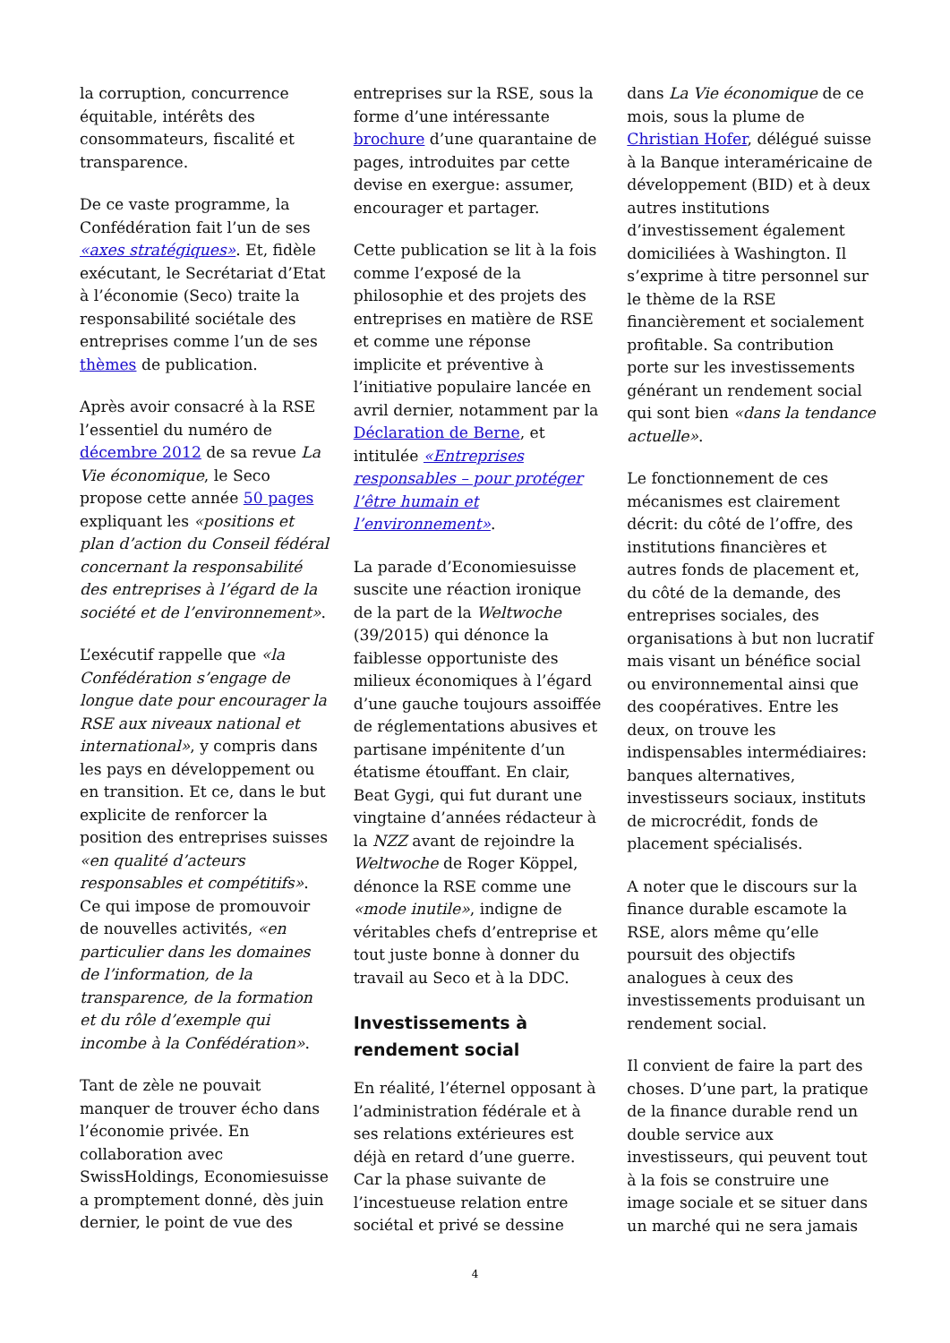la corruption, concurrence équitable, intérêts des consommateurs, fiscalité et transparence.
De ce vaste programme, la Confédération fait l’un de ses «axes stratégiques». Et, fidèle exécutant, le Secrétariat d’Etat à l’économie (Seco) traite la responsabilité sociétale des entreprises comme l’un de ses thèmes de publication.
Après avoir consacré à la RSE l’essentiel du numéro de décembre 2012 de sa revue La Vie économique, le Seco propose cette année 50 pages expliquant les «positions et plan d’action du Conseil fédéral concernant la responsabilité des entreprises à l’égard de la société et de l’environnement».
L’exécutif rappelle que «la Confédération s’engage de longue date pour encourager la RSE aux niveaux national et international», y compris dans les pays en développement ou en transition. Et ce, dans le but explicite de renforcer la position des entreprises suisses «en qualité d’acteurs responsables et compétitifs». Ce qui impose de promouvoir de nouvelles activités, «en particulier dans les domaines de l’information, de la transparence, de la formation et du rôle d’exemple qui incombe à la Confédération».
Tant de zèle ne pouvait manquer de trouver écho dans l’économie privée. En collaboration avec SwissHoldings, Economiesuisse a promptement donné, dès juin dernier, le point de vue des
entreprises sur la RSE, sous la forme d’une intéressante brochure d’une quarantaine de pages, introduites par cette devise en exergue: assumer, encourager et partager.
Cette publication se lit à la fois comme l’exposé de la philosophie et des projets des entreprises en matière de RSE et comme une réponse implicite et préventive à l’initiative populaire lancée en avril dernier, notamment par la Déclaration de Berne, et intitulée «Entreprises responsables – pour protéger l’être humain et l’environnement».
La parade d’Economiesuisse suscite une réaction ironique de la part de la Weltwoche (39/2015) qui dénonce la faiblesse opportuniste des milieux économiques à l’égard d’une gauche toujours assoiffée de réglementations abusives et partisane impénitente d’un étatisme étouffant. En clair, Beat Gygi, qui fut durant une vingtaine d’années rédacteur à la NZZ avant de rejoindre la Weltwoche de Roger Köppel, dénonce la RSE comme une «mode inutile», indigne de véritables chefs d’entreprise et tout juste bonne à donner du travail au Seco et à la DDC.
Investissements à rendement social
En réalité, l’éternel opposant à l’administration fédérale et à ses relations extérieures est déjà en retard d’une guerre. Car la phase suivante de l’incestueuse relation entre sociétal et privé se dessine
dans La Vie économique de ce mois, sous la plume de Christian Hofer, délégué suisse à la Banque interaméricaine de développement (BID) et à deux autres institutions d’investissement également domiciliées à Washington. Il s’exprime à titre personnel sur le thème de la RSE financièrement et socialement profitable. Sa contribution porte sur les investissements générant un rendement social qui sont bien «dans la tendance actuelle».
Le fonctionnement de ces mécanismes est clairement décrit: du côté de l’offre, des institutions financières et autres fonds de placement et, du côté de la demande, des entreprises sociales, des organisations à but non lucratif mais visant un bénéfice social ou environnemental ainsi que des coopératives. Entre les deux, on trouve les indispensables intermédiaires: banques alternatives, investisseurs sociaux, instituts de microcrédit, fonds de placement spécialisés.
A noter que le discours sur la finance durable escamote la RSE, alors même qu’elle poursuit des objectifs analogues à ceux des investissements produisant un rendement social.
Il convient de faire la part des choses. D’une part, la pratique de la finance durable rend un double service aux investisseurs, qui peuvent tout à la fois se construire une image sociale et se situer dans un marché qui ne sera jamais
4